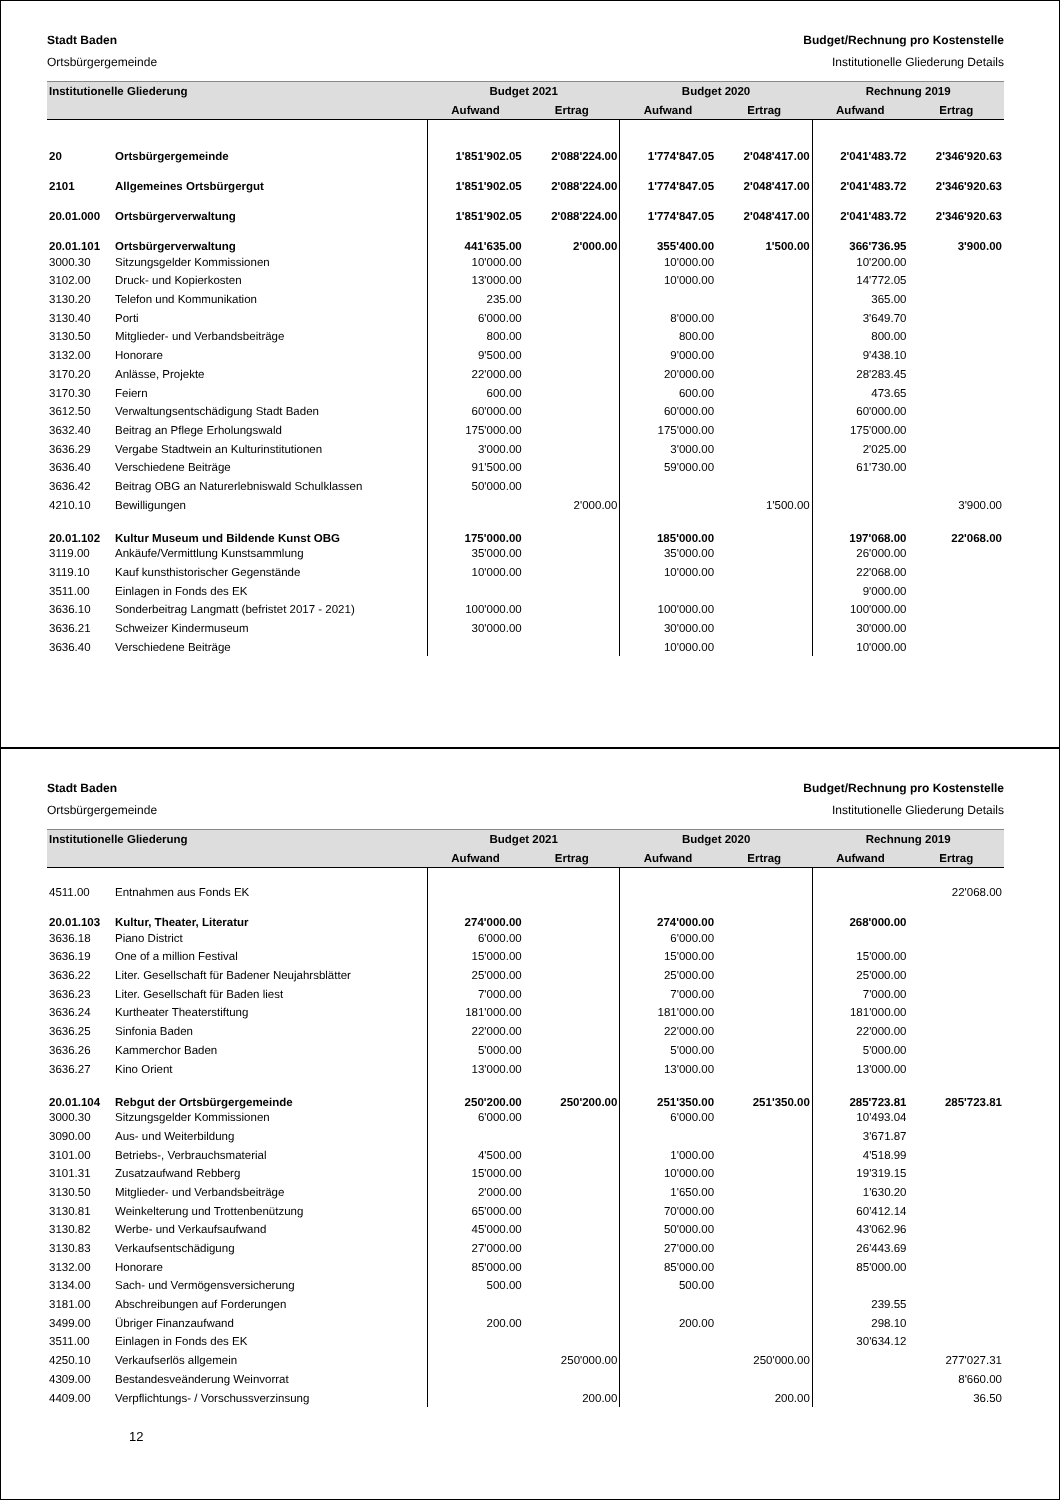Stadt Baden Budget/Rechnung pro Kostenstelle
Ortsbürgergemeinde Institutionelle Gliederung Details
| Institutionelle Gliederung | | Budget 2021 | | Budget 2020 | | Rechnung 2019 | |
| --- | --- | --- | --- | --- | --- | --- | --- |
| | | Aufwand | Ertrag | Aufwand | Ertrag | Aufwand | Ertrag |
| 20 | Ortsbürgergemeinde | 1'851'902.05 | 2'088'224.00 | 1'774'847.05 | 2'048'417.00 | 2'041'483.72 | 2'346'920.63 |
| 2101 | Allgemeines Ortsbürgergut | 1'851'902.05 | 2'088'224.00 | 1'774'847.05 | 2'048'417.00 | 2'041'483.72 | 2'346'920.63 |
| 20.01.000 | Ortsbürgerverwaltung | 1'851'902.05 | 2'088'224.00 | 1'774'847.05 | 2'048'417.00 | 2'041'483.72 | 2'346'920.63 |
| 20.01.101 | Ortsbürgerverwaltung | 441'635.00 | 2'000.00 | 355'400.00 | 1'500.00 | 366'736.95 | 3'900.00 |
| 3000.30 | Sitzungsgelder Kommissionen | 10'000.00 | | 10'000.00 | | 10'200.00 | |
| 3102.00 | Druck- und Kopierkosten | 13'000.00 | | 10'000.00 | | 14'772.05 | |
| 3130.20 | Telefon und Kommunikation | 235.00 | | | | 365.00 | |
| 3130.40 | Porti | 6'000.00 | | 8'000.00 | | 3'649.70 | |
| 3130.50 | Mitglieder- und Verbandsbeiträge | 800.00 | | 800.00 | | 800.00 | |
| 3132.00 | Honorare | 9'500.00 | | 9'000.00 | | 9'438.10 | |
| 3170.20 | Anlässe, Projekte | 22'000.00 | | 20'000.00 | | 28'283.45 | |
| 3170.30 | Feiern | 600.00 | | 600.00 | | 473.65 | |
| 3612.50 | Verwaltungsentschädigung Stadt Baden | 60'000.00 | | 60'000.00 | | 60'000.00 | |
| 3632.40 | Beitrag an Pflege Erholungswald | 175'000.00 | | 175'000.00 | | 175'000.00 | |
| 3636.29 | Vergabe Stadtwein an Kulturinstitutionen | 3'000.00 | | 3'000.00 | | 2'025.00 | |
| 3636.40 | Verschiedene Beiträge | 91'500.00 | | 59'000.00 | | 61'730.00 | |
| 3636.42 | Beitrag OBG an Naturerlebniswald Schulklassen | 50'000.00 | | | | | |
| 4210.10 | Bewilligungen | | 2'000.00 | | 1'500.00 | | 3'900.00 |
| 20.01.102 | Kultur Museum und Bildende Kunst OBG | 175'000.00 | | 185'000.00 | | 197'068.00 | 22'068.00 |
| 3119.00 | Ankäufe/Vermittlung Kunstsammlung | 35'000.00 | | 35'000.00 | | 26'000.00 | |
| 3119.10 | Kauf kunsthistorischer Gegenstände | 10'000.00 | | 10'000.00 | | 22'068.00 | |
| 3511.00 | Einlagen in Fonds des EK | | | | | 9'000.00 | |
| 3636.10 | Sonderbeitrag Langmatt (befristet 2017 - 2021) | 100'000.00 | | 100'000.00 | | 100'000.00 | |
| 3636.21 | Schweizer Kindermuseum | 30'000.00 | | 30'000.00 | | 30'000.00 | |
| 3636.40 | Verschiedene Beiträge | | | 10'000.00 | | 10'000.00 | |
Stadt Baden Budget/Rechnung pro Kostenstelle
Ortsbürgergemeinde Institutionelle Gliederung Details
| Institutionelle Gliederung | | Budget 2021 | | Budget 2020 | | Rechnung 2019 | |
| --- | --- | --- | --- | --- | --- | --- | --- |
| | | Aufwand | Ertrag | Aufwand | Ertrag | Aufwand | Ertrag |
| 4511.00 | Entnahmen aus Fonds EK | | | | | | 22'068.00 |
| 20.01.103 | Kultur, Theater, Literatur | 274'000.00 | | 274'000.00 | | 268'000.00 | |
| 3636.18 | Piano District | 6'000.00 | | 6'000.00 | | | |
| 3636.19 | One of a million Festival | 15'000.00 | | 15'000.00 | | 15'000.00 | |
| 3636.22 | Liter. Gesellschaft für Badener Neujahrsblätter | 25'000.00 | | 25'000.00 | | 25'000.00 | |
| 3636.23 | Liter. Gesellschaft für Baden liest | 7'000.00 | | 7'000.00 | | 7'000.00 | |
| 3636.24 | Kurtheater Theaterstiftung | 181'000.00 | | 181'000.00 | | 181'000.00 | |
| 3636.25 | Sinfonia Baden | 22'000.00 | | 22'000.00 | | 22'000.00 | |
| 3636.26 | Kammerchor Baden | 5'000.00 | | 5'000.00 | | 5'000.00 | |
| 3636.27 | Kino Orient | 13'000.00 | | 13'000.00 | | 13'000.00 | |
| 20.01.104 | Rebgut der Ortsbürgergemeinde | 250'200.00 | 250'200.00 | 251'350.00 | 251'350.00 | 285'723.81 | 285'723.81 |
| 3000.30 | Sitzungsgelder Kommissionen | 6'000.00 | | 6'000.00 | | 10'493.04 | |
| 3090.00 | Aus- und Weiterbildung | | | | | 3'671.87 | |
| 3101.00 | Betriebs-, Verbrauchsmaterial | 4'500.00 | | 1'000.00 | | 4'518.99 | |
| 3101.31 | Zusatzaufwand Rebberg | 15'000.00 | | 10'000.00 | | 19'319.15 | |
| 3130.50 | Mitglieder- und Verbandsbeiträge | 2'000.00 | | 1'650.00 | | 1'630.20 | |
| 3130.81 | Weinkelterung und Trottenbenützung | 65'000.00 | | 70'000.00 | | 60'412.14 | |
| 3130.82 | Werbe- und Verkaufsaufwand | 45'000.00 | | 50'000.00 | | 43'062.96 | |
| 3130.83 | Verkaufsentschädigung | 27'000.00 | | 27'000.00 | | 26'443.69 | |
| 3132.00 | Honorare | 85'000.00 | | 85'000.00 | | 85'000.00 | |
| 3134.00 | Sach- und Vermögensversicherung | 500.00 | | 500.00 | | | |
| 3181.00 | Abschreibungen auf Forderungen | | | | | 239.55 | |
| 3499.00 | Übriger Finanzaufwand | 200.00 | | 200.00 | | 298.10 | |
| 3511.00 | Einlagen in Fonds des EK | | | | | 30'634.12 | |
| 4250.10 | Verkaufserlös allgemein | | 250'000.00 | | 250'000.00 | | 277'027.31 |
| 4309.00 | Bestandesveänderung Weinvorrat | | | | | | 8'660.00 |
| 4409.00 | Verpflichtungs- / Vorschussverzinsung | | 200.00 | | 200.00 | | 36.50 |
12